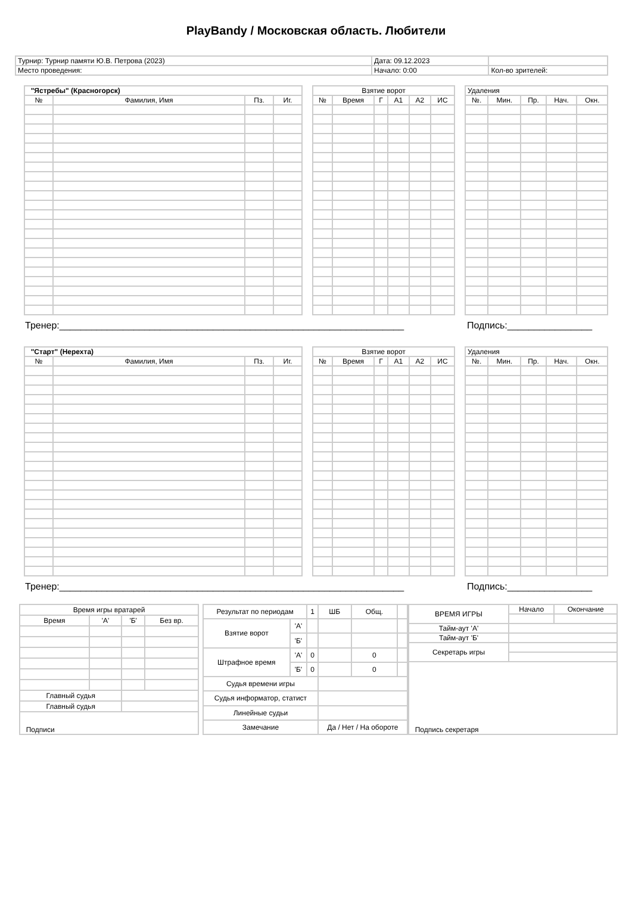PlayBandy / Московская область. Любители
| Турнир: Турнир памяти Ю.В. Петрова (2023) | Дата: 09.12.2023 | |
| Место проведения: | Начало: 0:00 | Кол-во зрителей: |
| "Ястребы" (Красногорск) | | | |
| № | Фамилия, Имя | Пз. | Иг. |
| Взятие ворот | | | | | |
| № | Время | Г | А1 | А2 | ИС |
| Удаления | | | | |
| №. | Мин. | Пр. | Нач. | Окн. |
Тренер:_________________________________________________________________ Подпись:________________
| "Старт" (Нерехта) | | | |
| № | Фамилия, Имя | Пз. | Иг. |
| Взятие ворот | | | | | |
| № | Время | Г | А1 | А2 | ИС |
| Удаления | | | | |
| №. | Мин. | Пр. | Нач. | Окн. |
Тренер:_________________________________________________________________ Подпись:________________
| Время игры вратарей | | | |
| Время | 'А' | 'Б' | Без вр. |
| Главный судья | | | |
| Главный судья | | | |
| Подписи | | | |
| Результат по периодам | | 1 | ШБ | Общ. | |
| Взятие ворот | 'А' | | | | |
| | 'Б' | | | | |
| Штрафное время | 'А' | 0 | | 0 | |
| | 'Б' | 0 | | 0 | |
| Судья времени игры | | | | | |
| Судья информатор, статист | | | | | |
| Линейные судьи | | | | | |
| Замечание | | | Да / Нет / На обороте | | |
| ВРЕМЯ ИГРЫ | Начало | Окончание |
| Тайм-аут 'А' | | |
| Тайм-аут 'Б' | | |
| Секретарь игры | | |
| Подпись секретаря | | |